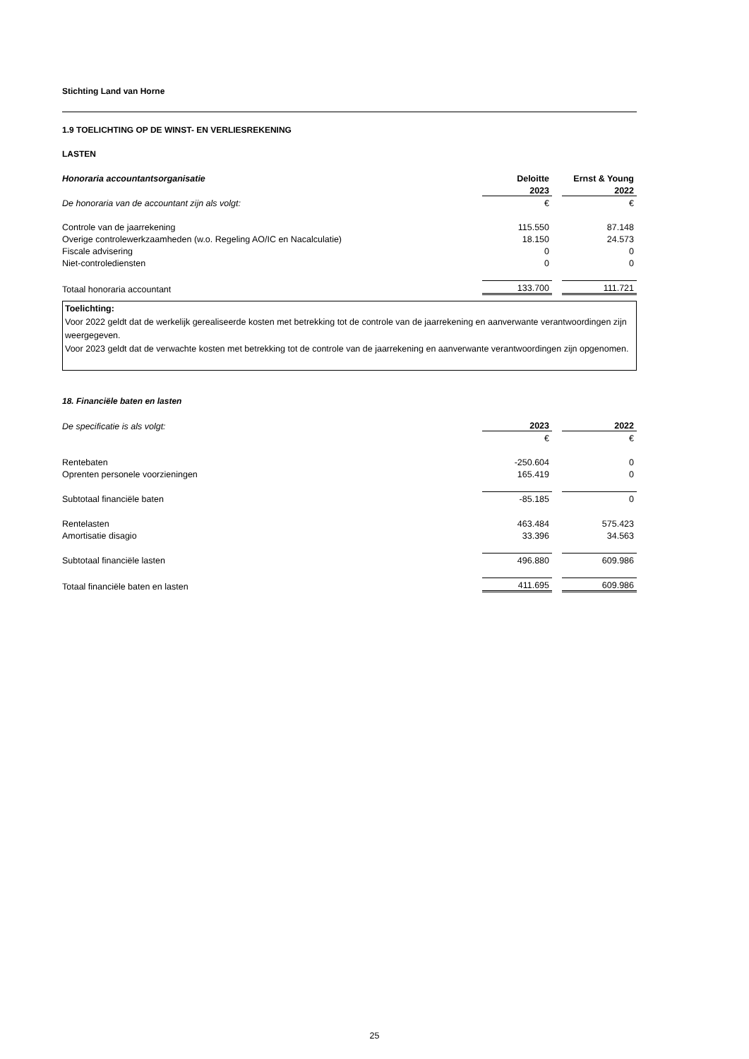Stichting Land van Horne
1.9 TOELICHTING OP DE WINST- EN VERLIESREKENING
LASTEN
| Honoraria accountantsorganisatie | Deloitte | | Ernst & Young |
| | 2023 | | 2022 |
| De honoraria van de accountant zijn als volgt: | € | | € |
| Controle van de jaarrekening | 115.550 | | 87.148 |
| Overige controlewerkzaamheden (w.o. Regeling AO/IC en Nacalculatie) | 18.150 | | 24.573 |
| Fiscale advisering | 0 | | 0 |
| Niet-controlediensten | 0 | | 0 |
| Totaal honoraria accountant | 133.700 | | 111.721 |
Toelichting:
Voor 2022 geldt dat de werkelijk gerealiseerde kosten met betrekking tot de controle van de jaarrekening en aanverwante verantwoordingen zijn weergegeven.
Voor 2023 geldt dat de verwachte kosten met betrekking tot de controle van de jaarrekening en aanverwante verantwoordingen zijn opgenomen.
18. Financiële baten en lasten
| De specificatie is als volgt: | 2023 | | 2022 |
| | € | | € |
| Rentebaten | -250.604 | | 0 |
| Oprenten personele voorzieningen | 165.419 | | 0 |
| Subtotaal financiële baten | -85.185 | | 0 |
| Rentelasten | 463.484 | | 575.423 |
| Amortisatie disagio | 33.396 | | 34.563 |
| Subtotaal financiële lasten | 496.880 | | 609.986 |
| Totaal financiële baten en lasten | 411.695 | | 609.986 |
25